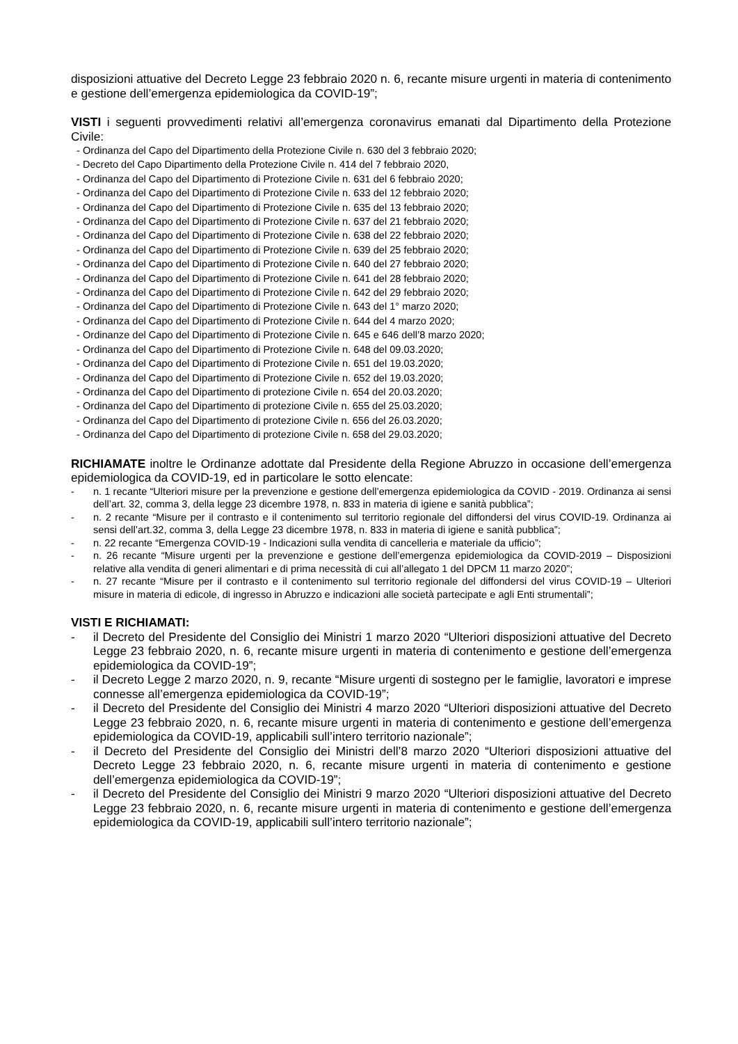disposizioni attuative del Decreto Legge 23 febbraio 2020 n. 6, recante misure urgenti in materia di contenimento e gestione dell’emergenza epidemiologica da COVID-19”;
VISTI i seguenti provvedimenti relativi all’emergenza coronavirus emanati dal Dipartimento della Protezione Civile:
- Ordinanza del Capo del Dipartimento della Protezione Civile n. 630 del 3 febbraio 2020;
- Decreto del Capo Dipartimento della Protezione Civile n. 414 del 7 febbraio 2020,
- Ordinanza del Capo del Dipartimento di Protezione Civile n. 631 del 6 febbraio 2020;
- Ordinanza del Capo del Dipartimento di Protezione Civile n. 633 del 12 febbraio 2020;
- Ordinanza del Capo del Dipartimento di Protezione Civile n. 635 del 13 febbraio 2020;
- Ordinanza del Capo del Dipartimento di Protezione Civile n. 637 del 21 febbraio 2020;
- Ordinanza del Capo del Dipartimento di Protezione Civile n. 638 del 22 febbraio 2020;
- Ordinanza del Capo del Dipartimento di Protezione Civile n. 639 del 25 febbraio 2020;
- Ordinanza del Capo del Dipartimento di Protezione Civile n. 640 del 27 febbraio 2020;
- Ordinanza del Capo del Dipartimento di Protezione Civile n. 641 del 28 febbraio 2020;
- Ordinanza del Capo del Dipartimento di Protezione Civile n. 642 del 29 febbraio 2020;
- Ordinanza del Capo del Dipartimento di Protezione Civile n. 643 del 1° marzo 2020;
- Ordinanza del Capo del Dipartimento di Protezione Civile n. 644 del 4 marzo 2020;
- Ordinanze del Capo del Dipartimento di Protezione Civile n. 645 e 646 dell’8 marzo 2020;
- Ordinanza del Capo del Dipartimento di Protezione Civile n. 648 del 09.03.2020;
- Ordinanza del Capo del Dipartimento di Protezione Civile n. 651 del 19.03.2020;
- Ordinanza del Capo del Dipartimento di Protezione Civile n. 652 del 19.03.2020;
- Ordinanza del Capo del Dipartimento di protezione Civile n. 654 del 20.03.2020;
- Ordinanza del Capo del Dipartimento di protezione Civile n. 655 del 25.03.2020;
- Ordinanza del Capo del Dipartimento di protezione Civile n. 656 del 26.03.2020;
- Ordinanza del Capo del Dipartimento di protezione Civile n. 658 del 29.03.2020;
RICHIAMATE inoltre le Ordinanze adottate dal Presidente della Regione Abruzzo in occasione dell’emergenza epidemiologica da COVID-19, ed in particolare le sotto elencate:
- n. 1 recante “Ulteriori misure per la prevenzione e gestione dell’emergenza epidemiologica da COVID - 2019. Ordinanza ai sensi dell’art. 32, comma 3, della legge 23 dicembre 1978, n. 833 in materia di igiene e sanità pubblica”;
- n. 2 recante “Misure per il contrasto e il contenimento sul territorio regionale del diffondersi del virus COVID-19. Ordinanza ai sensi dell’art.32, comma 3, della Legge 23 dicembre 1978, n. 833 in materia di igiene e sanità pubblica”;
- n. 22 recante “Emergenza COVID-19 - Indicazioni sulla vendita di cancelleria e materiale da ufficio”;
- n. 26 recante “Misure urgenti per la prevenzione e gestione dell’emergenza epidemiologica da COVID-2019 – Disposizioni relative alla vendita di generi alimentari e di prima necessità di cui all’allegato 1 del DPCM 11 marzo 2020”;
- n. 27 recante “Misure per il contrasto e il contenimento sul territorio regionale del diffondersi del virus COVID-19 – Ulteriori misure in materia di edicole, di ingresso in Abruzzo e indicazioni alle società partecipate e agli Enti strumentali”;
VISTI E RICHIAMATI:
- il Decreto del Presidente del Consiglio dei Ministri 1 marzo 2020 “Ulteriori disposizioni attuative del Decreto Legge 23 febbraio 2020, n. 6, recante misure urgenti in materia di contenimento e gestione dell’emergenza epidemiologica da COVID-19”;
- il Decreto Legge 2 marzo 2020, n. 9, recante “Misure urgenti di sostegno per le famiglie, lavoratori e imprese connesse all’emergenza epidemiologica da COVID-19”;
- il Decreto del Presidente del Consiglio dei Ministri 4 marzo 2020 “Ulteriori disposizioni attuative del Decreto Legge 23 febbraio 2020, n. 6, recante misure urgenti in materia di contenimento e gestione dell’emergenza epidemiologica da COVID-19, applicabili sull’intero territorio nazionale”;
- il Decreto del Presidente del Consiglio dei Ministri dell’8 marzo 2020 “Ulteriori disposizioni attuative del Decreto Legge 23 febbraio 2020, n. 6, recante misure urgenti in materia di contenimento e gestione dell’emergenza epidemiologica da COVID-19”;
- il Decreto del Presidente del Consiglio dei Ministri 9 marzo 2020 “Ulteriori disposizioni attuative del Decreto Legge 23 febbraio 2020, n. 6, recante misure urgenti in materia di contenimento e gestione dell’emergenza epidemiologica da COVID-19, applicabili sull’intero territorio nazionale”;